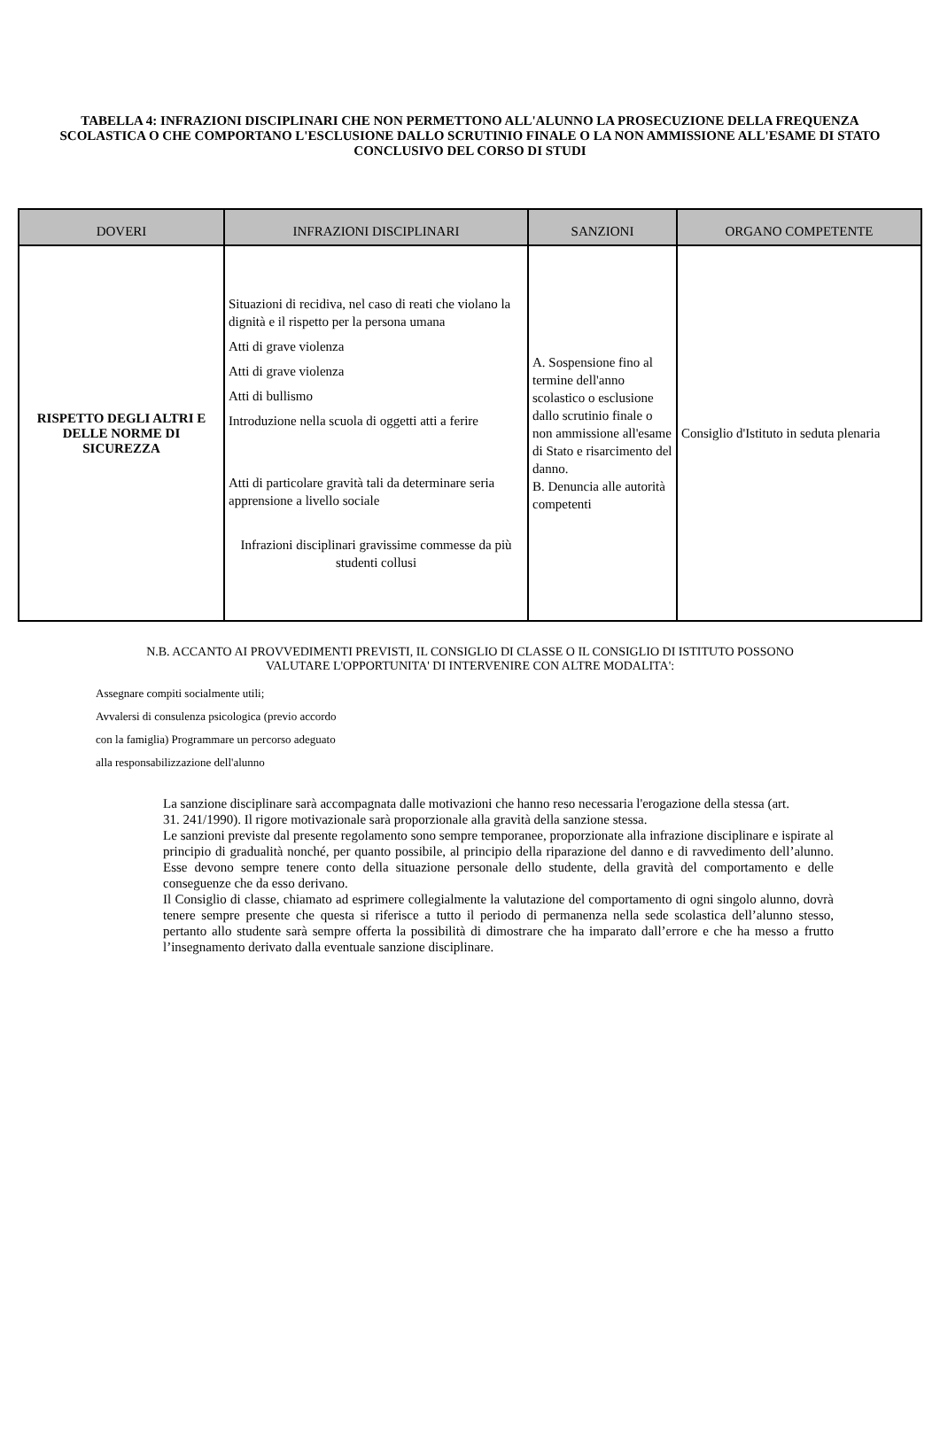TABELLA 4: INFRAZIONI DISCIPLINARI CHE NON PERMETTONO ALL'ALUNNO LA PROSECUZIONE DELLA FREQUENZA SCOLASTICA O CHE COMPORTANO L'ESCLUSIONE DALLO SCRUTINIO FINALE O LA NON AMMISSIONE ALL'ESAME DI STATO CONCLUSIVO DEL CORSO DI STUDI
| DOVERI | INFRAZIONI DISCIPLINARI | SANZIONI | ORGANO COMPETENTE |
| --- | --- | --- | --- |
| RISPETTO DEGLI ALTRI E DELLE NORME DI SICUREZZA | Situazioni di recidiva, nel caso di reati che violano la dignità e il rispetto per la persona umana Atti di grave violenza Atti di grave violenza Atti di bullismo Introduzione nella scuola di oggetti atti a ferire Atti di particolare gravità tali da determinare seria apprensione a livello sociale Infrazioni disciplinari gravissime commesse da più studenti collusi | A. Sospensione fino al termine dell'anno scolastico o esclusione dallo scrutinio finale o non ammissione all'esame di Stato e risarcimento del danno. B. Denuncia alle autorità competenti | Consiglio d'Istituto in seduta plenaria |
N.B. ACCANTO AI PROVVEDIMENTI PREVISTI, IL CONSIGLIO DI CLASSE O IL CONSIGLIO DI ISTITUTO POSSONO
VALUTARE L'OPPORTUNITA' DI INTERVENIRE CON ALTRE MODALITA':
Assegnare compiti socialmente utili;
Avvalersi di consulenza psicologica (previo accordo
con la famiglia) Programmare un percorso adeguato
alla responsabilizzazione dell'alunno
La sanzione disciplinare sarà accompagnata dalle motivazioni che hanno reso necessaria l'erogazione della stessa (art.
31. 241/1990). Il rigore motivazionale sarà proporzionale alla gravità della sanzione stessa.
Le sanzioni previste dal presente regolamento sono sempre temporanee, proporzionate alla infrazione disciplinare e ispirate al principio di gradualità nonché, per quanto possibile, al principio della riparazione del danno e di ravvedimento dell’alunno. Esse devono sempre tenere conto della situazione personale dello studente, della gravità del comportamento e delle conseguenze che da esso derivano.
Il Consiglio di classe, chiamato ad esprimere collegialmente la valutazione del comportamento di ogni singolo alunno, dovrà tenere sempre presente che questa si riferisce a tutto il periodo di permanenza nella sede scolastica dell’alunno stesso, pertanto allo studente sarà sempre offerta la possibilità di dimostrare che ha imparato dall’errore e che ha messo a frutto l’insegnamento derivato dalla eventuale sanzione disciplinare.